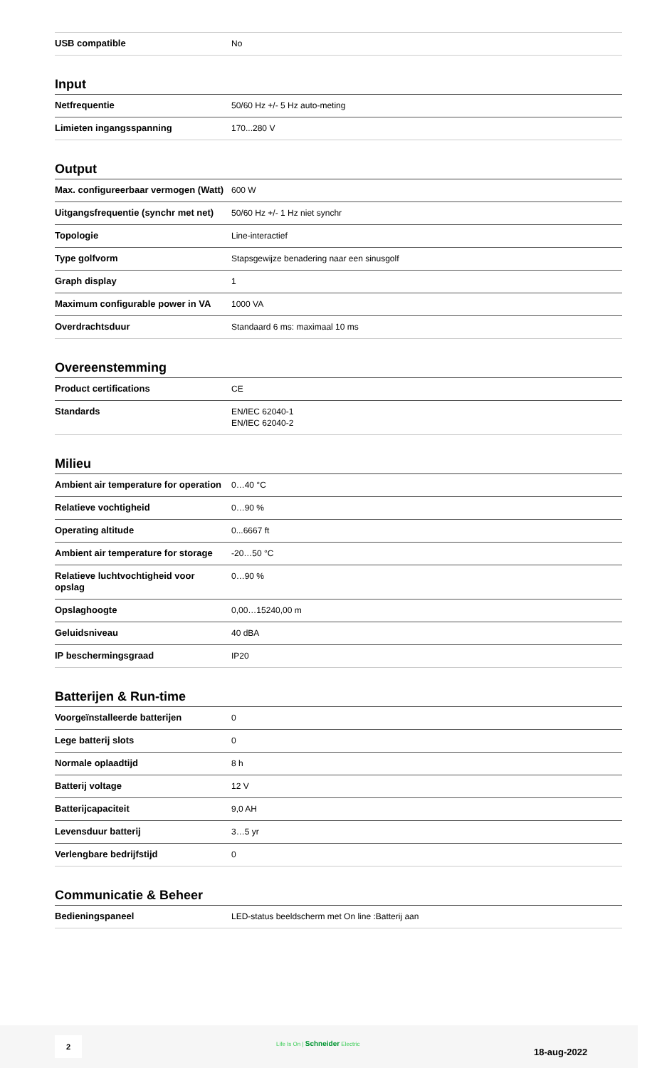| USB compatible | No |
Input
| Netfrequentie | 50/60 Hz +/- 5 Hz auto-meting |
| Limieten ingangsspanning | 170...280 V |
Output
| Max. configureerbaar vermogen (Watt) | 600 W |
| Uitgangsfrequentie (synchr met net) | 50/60 Hz +/- 1 Hz niet synchr |
| Topologie | Line-interactief |
| Type golfvorm | Stapsgewijze benadering naar een sinusgolf |
| Graph display | 1 |
| Maximum configurable power in VA | 1000 VA |
| Overdrachtsduur | Standaard 6 ms: maximaal 10 ms |
Overeenstemming
| Product certifications | CE |
| Standards | EN/IEC 62040-1 EN/IEC 62040-2 |
Milieu
| Ambient air temperature for operation | 0…40 °C |
| Relatieve vochtigheid | 0…90 % |
| Operating altitude | 0...6667 ft |
| Ambient air temperature for storage | -20…50 °C |
| Relatieve luchtvochtigheid voor opslag | 0…90 % |
| Opslaghoogte | 0,00…15240,00 m |
| Geluidsniveau | 40 dBA |
| IP beschermingsgraad | IP20 |
Batterijen & Run-time
| Voorgeïnstalleerde batterijen | 0 |
| Lege batterij slots | 0 |
| Normale oplaadtijd | 8 h |
| Batterij voltage | 12 V |
| Batterijcapaciteit | 9,0 AH |
| Levensduur batterij | 3…5 yr |
| Verlengbare bedrijfstijd | 0 |
Communicatie & Beheer
| Bedieningspaneel | LED-status beeldscherm met On line :Batterij aan |
2
Life Is On | Schneider Electric
18-aug-2022